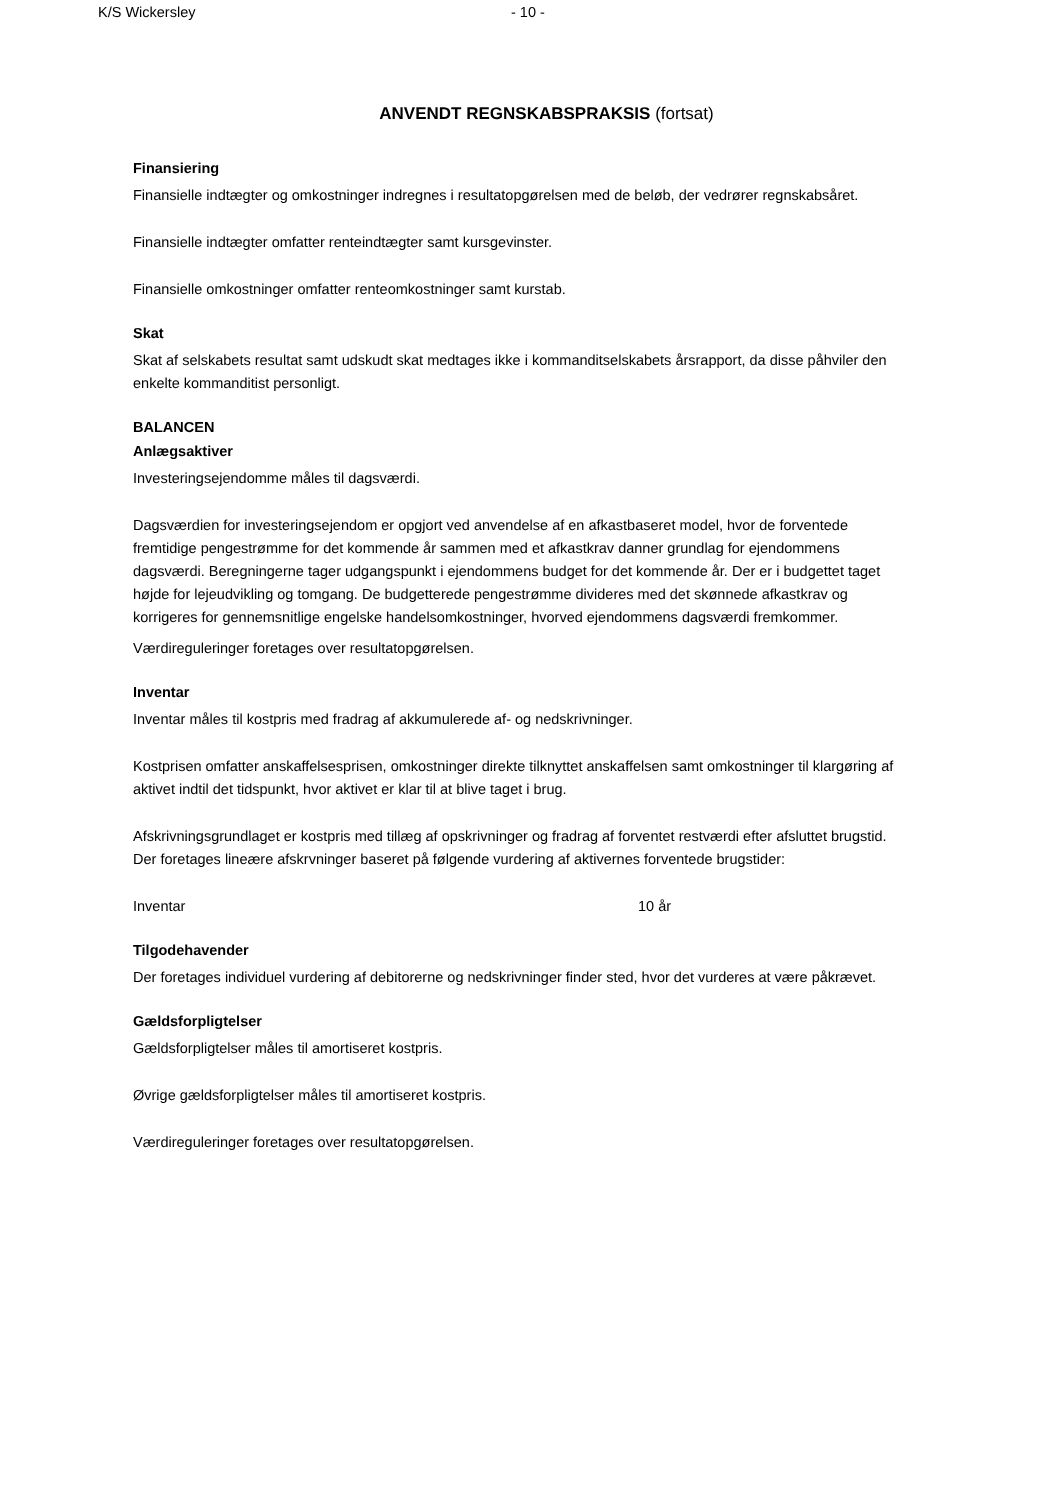K/S Wickersley - 10 -
ANVENDT REGNSKABSPRAKSIS (fortsat)
Finansiering
Finansielle indtægter og omkostninger indregnes i resultatopgørelsen med de beløb, der vedrører regnskabsåret.
Finansielle indtægter omfatter renteindtægter samt kursgevinster.
Finansielle omkostninger omfatter renteomkostninger samt kurstab.
Skat
Skat af selskabets resultat samt udskudt skat medtages ikke i kommanditselskabets årsrapport, da disse påhviler den enkelte kommanditist personligt.
BALANCEN
Anlægsaktiver
Investeringsejendomme måles til dagsværdi.
Dagsværdien for investeringsejendom er opgjort ved anvendelse af en afkastbaseret model, hvor de forventede fremtidige pengestrømme for det kommende år sammen med et afkastkrav danner grundlag for ejendommens dagsværdi. Beregningerne tager udgangspunkt i ejendommens budget for det kommende år. Der er i budgettet taget højde for lejeudvikling og tomgang. De budgetterede pengestrømme divideres med det skønnede afkastkrav og korrigeres for gennemsnitlige engelske handelsomkostninger, hvorved ejendommens dagsværdi fremkommer.
Værdireguleringer foretages over resultatopgørelsen.
Inventar
Inventar måles til kostpris med fradrag af akkumulerede af- og nedskrivninger.
Kostprisen omfatter anskaffelsesprisen, omkostninger direkte tilknyttet anskaffelsen samt omkostninger til klargøring af aktivet indtil det tidspunkt, hvor aktivet er klar til at blive taget i brug.
Afskrivningsgrundlaget er kostpris med tillæg af opskrivninger og fradrag af forventet restværdi efter afsluttet brugstid. Der foretages lineære afskrvninger baseret på følgende vurdering af aktivernes forventede brugstider:
Inventar 10 år
Tilgodehavender
Der foretages individuel vurdering af debitorerne og nedskrivninger finder sted, hvor det vurderes at være påkrævet.
Gældsforpligtelser
Gældsforpligtelser måles til amortiseret kostpris.
Øvrige gældsforpligtelser måles til amortiseret kostpris.
Værdireguleringer foretages over resultatopgørelsen.